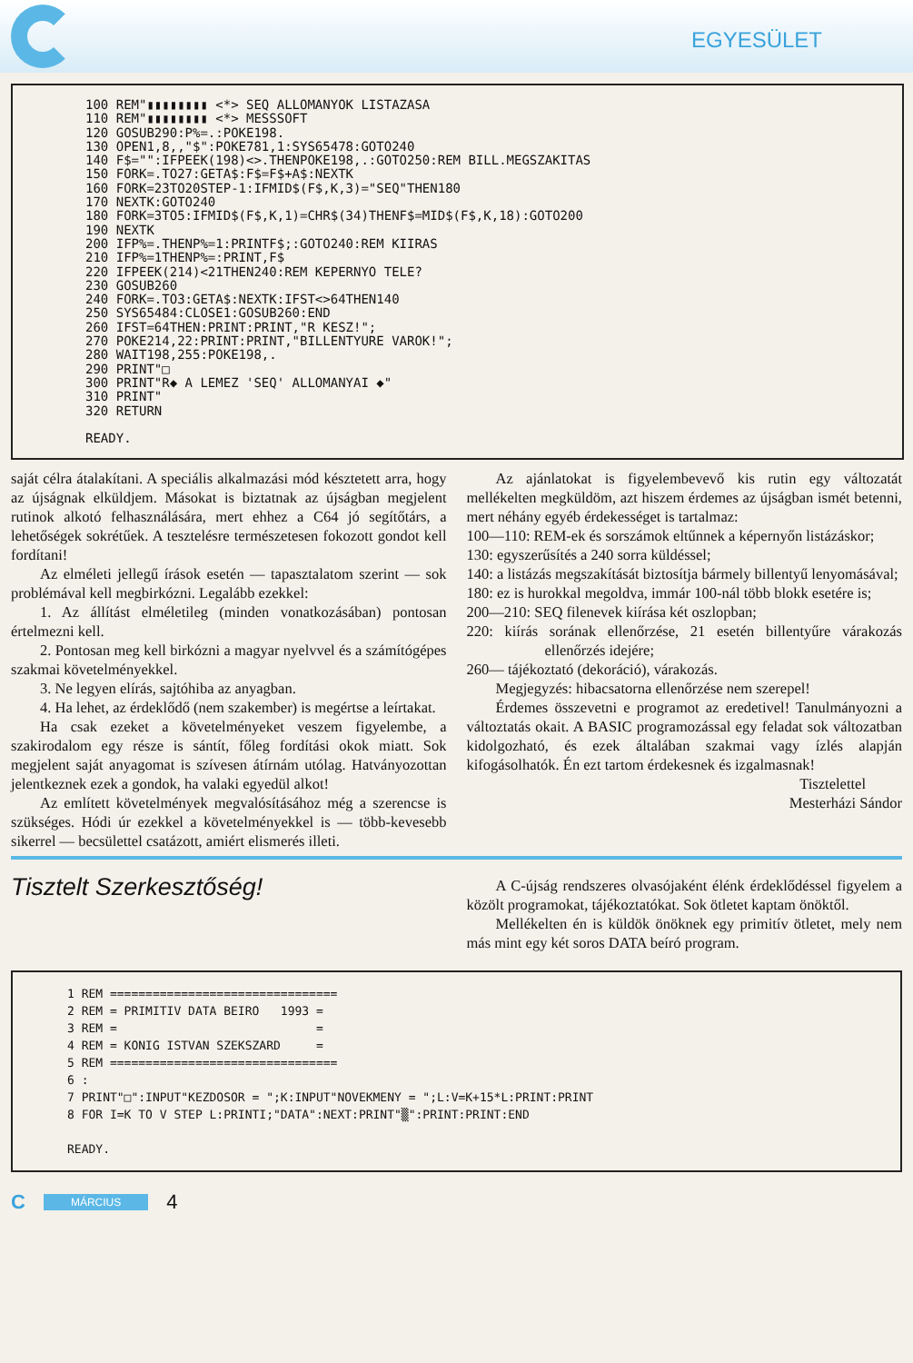EGYESÜLET
100 REM"▮▮▮▮▮▮▮▮ <*> SEQ ALLOMANYOK LISTAZASA 110 REM"▮▮▮▮▮▮▮▮ <*> MESSSOFT 120 GOSUB290:P%=.:POKE198. 130 OPEN1,8,,"$":POKE781,1:SYS65478:GOTO240 140 F$="":IFPEEK(198)<>.THENPOKE198,.:GOTO250:REM BILL.MEGSZAKITAS 150 FORK=.TO27:GETA$:F$=F$+A$:NEXTK 160 FORK=23TO20STEP-1:IFMID$(F$,K,3)="SEQ"THEN180 170 NEXTK:GOTO240 180 FORK=3TO5:IFMID$(F$,K,1)=CHR$(34)THENF$=MID$(F$,K,18):GOTO200 190 NEXTK 200 IFP%=.THENP%=1:PRINTF$;:GOTO240:REM KIIRAS 210 IFP%=1THENP%=:PRINT,F$ 220 IFPEEK(214)<21THEN240:REM KEPERNYO TELE? 230 GOSUB260 240 FORK=.TO3:GETA$:NEXTK:IFST<>64THEN140 250 SYS65484:CLOSE1:GOSUB260:END 260 IFST=64THEN:PRINT:PRINT,"R KESZ!"; 270 POKE214,22:PRINT:PRINT,"BILLENTYURE VAROK!"; 280 WAIT198,255:POKE198,. 290 PRINT"□ 300 PRINT"R◆ A LEMEZ 'SEQ' ALLOMANYAI ◆" 310 PRINT" 320 RETURN READY.
saját célra átalakítani. A speciális alkalmazási mód késztetett arra, hogy az újságnak elküldjem. Másokat is biztatnak az újságban megjelent rutinok alkotó felhasználására, mert ehhez a C64 jó segítőtárs, a lehetőségek sokrétűek. A tesztelésre természetesen fokozott gondot kell fordítani!
Az elméleti jellegű írások esetén — tapasztalatom szerint — sok problémával kell megbirkózni. Legalább ezekkel:
1. Az állítást elméletileg (minden vonatkozásában) pontosan értelmezni kell.
2. Pontosan meg kell birkózni a magyar nyelvvel és a számítógépes szakmai követelményekkel.
3. Ne legyen elírás, sajtóhiba az anyagban.
4. Ha lehet, az érdeklődő (nem szakember) is megértse a leírtakat.
Ha csak ezeket a követelményeket veszem figyelembe, a szakirodalom egy része is sántít, főleg fordítási okok miatt. Sok megjelent saját anyagomat is szívesen átírnám utólag. Hatványozottan jelentkeznek ezek a gondok, ha valaki egyedül alkot!
Az említett követelmények megvalósításához még a szerencse is szükséges. Hódi úr ezekkel a követelményekkel is — több-kevesebb sikerrel — becsülettel csatázott, amiért elismerés illeti.
Az ajánlatokat is figyelembevevő kis rutin egy változatát mellékelten megküldöm, azt hiszem érdemes az újságban ismét betenni, mert néhány egyéb érdekességet is tartalmaz:
100—110: REM-ek és sorszámok eltűnnek a képernyőn listázáskor;
130: egyszerűsítés a 240 sorra küldéssel;
140: a listázás megszakítását biztosítja bármely billentyű lenyomásával;
180: ez is hurokkal megoldva, immár 100-nál több blokk esetére is;
200—210: SEQ filenevek kiírása két oszlopban;
220: kiírás sorának ellenőrzése, 21 esetén billentyűre várakozás ellenőrzés idejére;
260— tájékoztató (dekoráció), várakozás.
Megjegyzés: hibacsatorna ellenőrzése nem szerepel!
Érdemes összevetni e programot az eredetivel! Tanulmányozni a változtatás okait. A BASIC programozással egy feladat sok változatban kidolgozható, és ezek általában szakmai vagy ízlés alapján kifogásolhatók. Én ezt tartom érdekesnek és izgalmasnak!
Tisztelettel
Mesterházi Sándor
Tisztelt Szerkesztőség!
A C-újság rendszeres olvasójaként élénk érdeklődéssel figyelem a közölt programokat, tájékoztatókat. Sok ötletet kaptam önöktől.
Mellékelten én is küldök önöknek egy primitív ötletet, mely nem más mint egy két soros DATA beíró program.
1 REM ================================ 2 REM = PRIMITIV DATA BEIRO 1993 = 3 REM = = 4 REM = KONIG ISTVAN SZEKSZARD = 5 REM ================================ 6 : 7 PRINT"□":INPUT"KEZDOSOR = ";K:INPUT"NOVEKMENY = ";L:V=K+15*L:PRINT:PRINT 8 FOR I=K TO V STEP L:PRINTI;"DATA":NEXT:PRINT"▒":PRINT:PRINT:END READY.
C MÁRCIUS 4